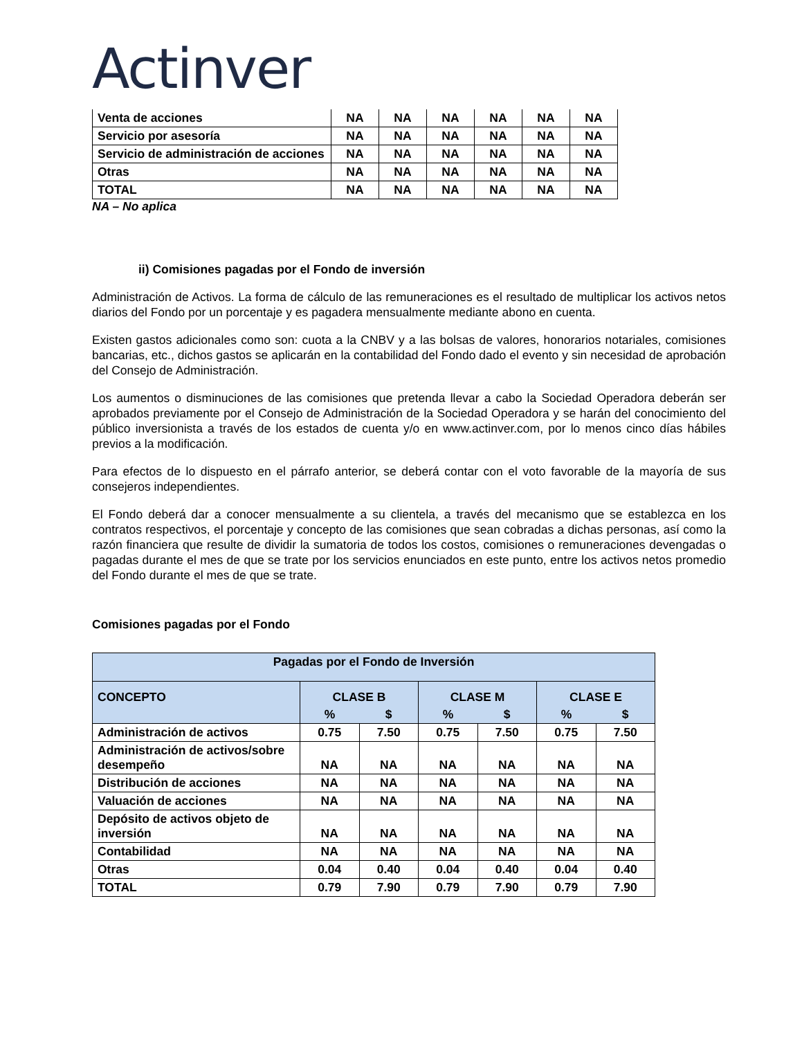Actinver
| Venta de acciones | NA | NA | NA | NA | NA | NA |
| Servicio por asesoría | NA | NA | NA | NA | NA | NA |
| Servicio de administración de acciones | NA | NA | NA | NA | NA | NA |
| Otras | NA | NA | NA | NA | NA | NA |
| TOTAL | NA | NA | NA | NA | NA | NA |
NA – No aplica
ii) Comisiones pagadas por el Fondo de inversión
Administración de Activos. La forma de cálculo de las remuneraciones es el resultado de multiplicar los activos netos diarios del Fondo por un porcentaje y es pagadera mensualmente mediante abono en cuenta.
Existen gastos adicionales como son: cuota a la CNBV y a las bolsas de valores, honorarios notariales, comisiones bancarias, etc., dichos gastos se aplicarán en la contabilidad del Fondo dado el evento y sin necesidad de aprobación del Consejo de Administración.
Los aumentos o disminuciones de las comisiones que pretenda llevar a cabo la Sociedad Operadora deberán ser aprobados previamente por el Consejo de Administración de la Sociedad Operadora y se harán del conocimiento del público inversionista a través de los estados de cuenta y/o en www.actinver.com, por lo menos cinco días hábiles previos a la modificación.
Para efectos de lo dispuesto en el párrafo anterior, se deberá contar con el voto favorable de la mayoría de sus consejeros independientes.
El Fondo deberá dar a conocer mensualmente a su clientela, a través del mecanismo que se establezca en los contratos respectivos, el porcentaje y concepto de las comisiones que sean cobradas a dichas personas, así como la razón financiera que resulte de dividir la sumatoria de todos los costos, comisiones o remuneraciones devengadas o pagadas durante el mes de que se trate por los servicios enunciados en este punto, entre los activos netos promedio del Fondo durante el mes de que se trate.
Comisiones pagadas por el Fondo
| Pagadas por el Fondo de Inversión | | | | | | |
| --- | --- | --- | --- | --- | --- | --- |
| CONCEPTO | CLASE B | | CLASE M | | CLASE E | |
| | % | $ | % | $ | % | $ |
| Administración de activos | 0.75 | 7.50 | 0.75 | 7.50 | 0.75 | 7.50 |
| Administración de activos/sobre desempeño | NA | NA | NA | NA | NA | NA |
| Distribución de acciones | NA | NA | NA | NA | NA | NA |
| Valuación de acciones | NA | NA | NA | NA | NA | NA |
| Depósito de activos objeto de inversión | NA | NA | NA | NA | NA | NA |
| Contabilidad | NA | NA | NA | NA | NA | NA |
| Otras | 0.04 | 0.40 | 0.04 | 0.40 | 0.04 | 0.40 |
| TOTAL | 0.79 | 7.90 | 0.79 | 7.90 | 0.79 | 7.90 |